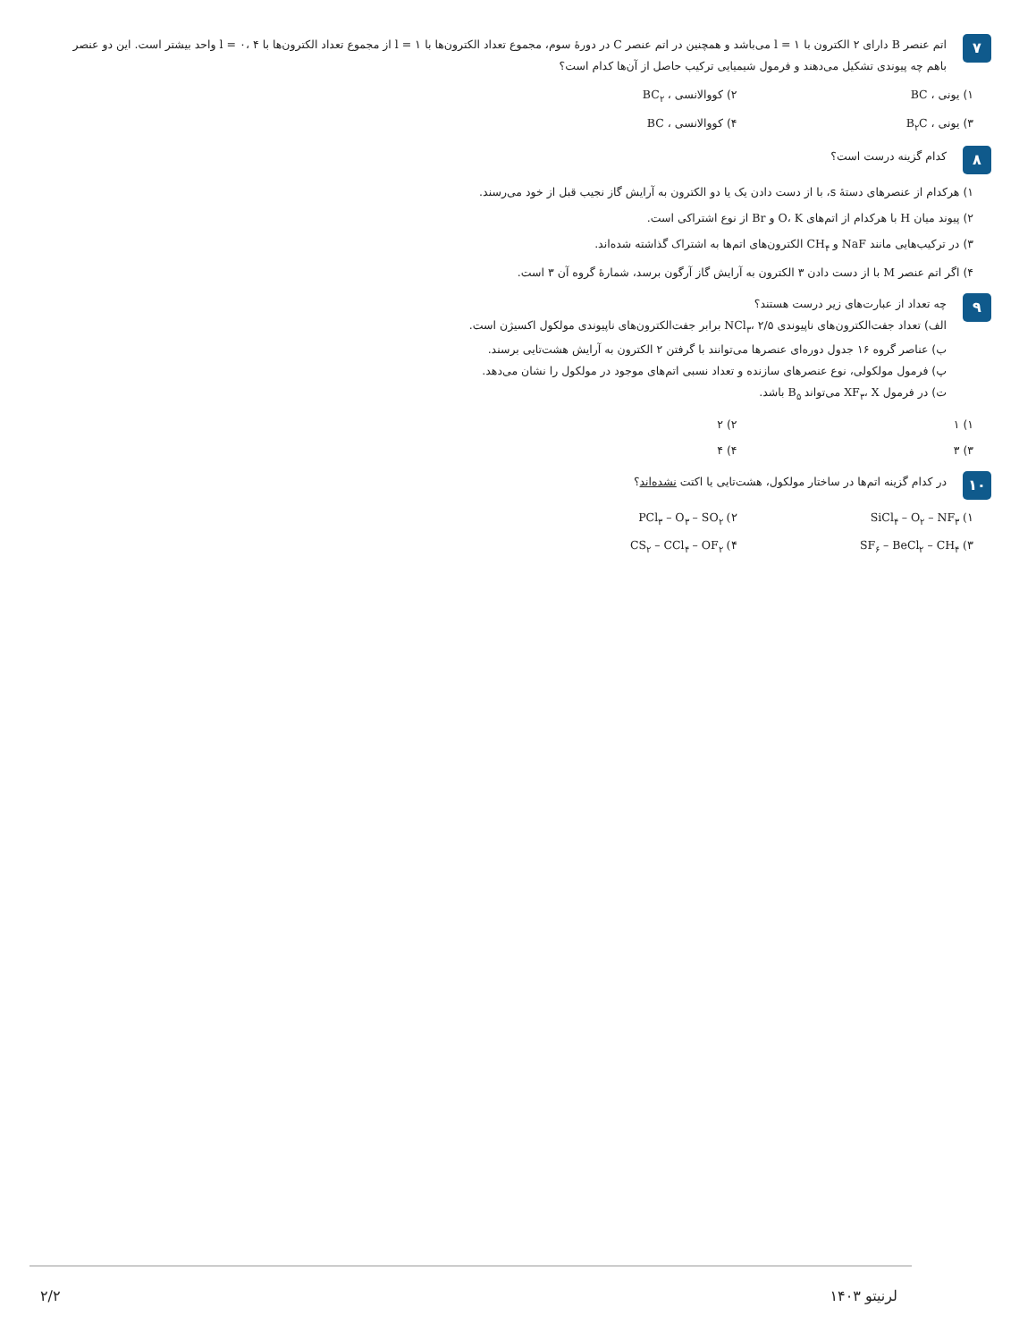۷
اتم عنصر B دارای ۲ الکترون با l = ۱ می‌باشد و همچنین در اتم عنصر C در دورهٔ سوم، مجموع تعداد الکترون‌ها با l = ۱ از مجموع تعداد الکترون‌ها با l = ۰، ۴ واحد بیشتر است. این دو عنصر باهم چه پیوندی تشکیل می‌دهند و فرمول شیمیایی ترکیب حاصل از آن‌ها کدام است؟
۱) یونی ، BC
۲) کووالانسی ، BC<sub>۲</sub>
۳) یونی ، B<sub>۲</sub>C
۴) کووالانسی ، BC
۸
کدام گزینه درست است؟
۱) هرکدام از عنصرهای دستهٔ s، با از دست دادن یک یا دو الکترون به آرایش گاز نجیب قبل از خود می‌رسند.
۲) پیوند میان H با هرکدام از اتم‌های O، K و Br از نوع اشتراکی است.
۳) در ترکیب‌هایی مانند NaF و CH<sub>۴</sub> الکترون‌های اتم‌ها به اشتراک گذاشته شده‌اند.
۴) اگر اتم عنصر M با از دست دادن ۳ الکترون به آرایش گاز آرگون برسد، شمارهٔ گروه آن ۳ است.
۹
چه تعداد از عبارت‌های زیر درست هستند؟
الف) تعداد جفت‌الکترون‌های ناپیوندی NCl<sub>۳</sub>، ۲/۵ برابر جفت‌الکترون‌های ناپیوندی مولکول اکسیژن است.
ب) عناصر گروه ۱۶ جدول دوره‌ای عنصرها می‌توانند با گرفتن ۲ الکترون به آرایش هشت‌تایی برسند.
پ) فرمول مولکولی، نوع عنصرهای سازنده و تعداد نسبی اتم‌های موجود در مولکول را نشان می‌دهد.
ت) در فرمول XF<sub>۳</sub>، X می‌تواند B<sub>۵</sub> باشد.
۱) ۱
۲) ۲
۳) ۳
۴) ۴
۱۰
در کدام گزینه اتم‌ها در ساختار مولکول، هشت‌تایی یا اکتت نشده‌اند؟
۱) SiCl<sub>۴</sub> – O<sub>۲</sub> – NF<sub>۳</sub>
۲) PCl<sub>۳</sub> – O<sub>۳</sub> – SO<sub>۲</sub>
۳) SF<sub>۶</sub> – BeCl<sub>۲</sub> – CH<sub>۴</sub>
۴) CS<sub>۲</sub> – CCl<sub>۴</sub> – OF<sub>۲</sub>
لرنیتو ۱۴۰۳ ۲/۲